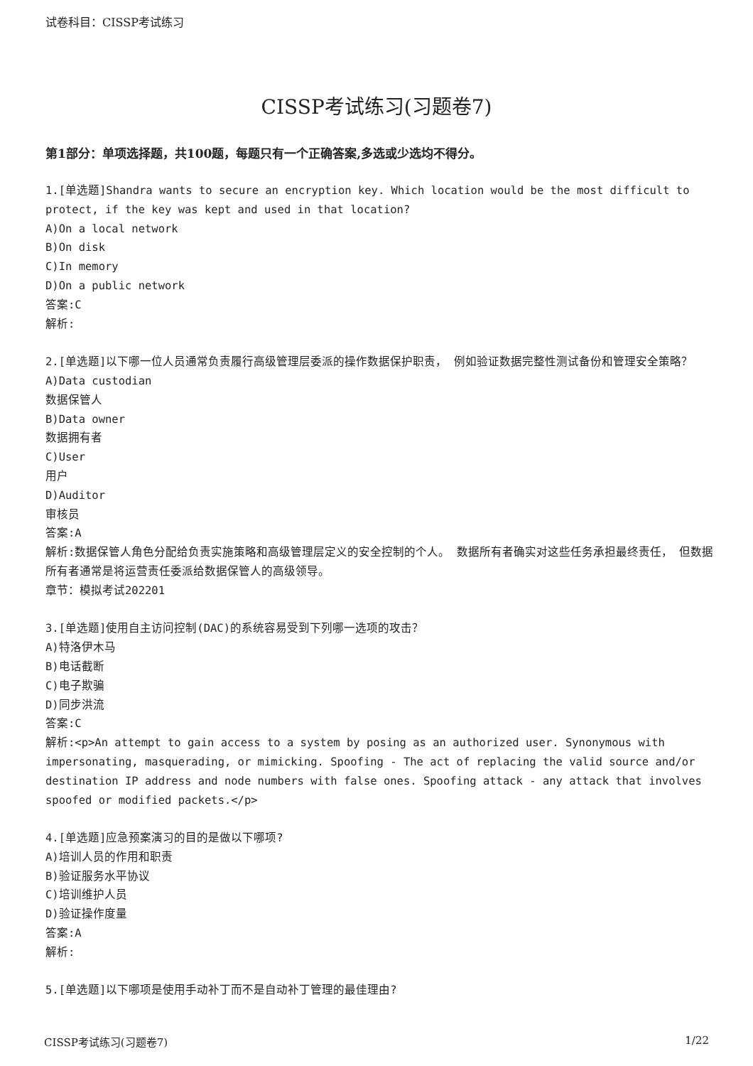试卷科目：CISSP考试练习
CISSP考试练习(习题卷7)
第1部分：单项选择题，共100题，每题只有一个正确答案,多选或少选均不得分。
1.[单选题]Shandra wants to secure an encryption key. Which location would be the most difficult to protect, if the key was kept and used in that location?
A)On a local network
B)On disk
C)In memory
D)On a public network
答案:C
解析:
2.[单选题]以下哪一位人员通常负责履行高级管理层委派的操作数据保护职责， 例如验证数据完整性测试备份和管理安全策略？
A)Data custodian
数据保管人
B)Data owner
数据拥有者
C)User
用户
D)Auditor
审核员
答案:A
解析:数据保管人角色分配给负责实施策略和高级管理层定义的安全控制的个人。 数据所有者确实对这些任务承担最终责任， 但数据所有者通常是将运营责任委派给数据保管人的高级领导。
章节：模拟考试202201
3.[单选题]使用自主访问控制(DAC)的系统容易受到下列哪一选项的攻击？
A)特洛伊木马
B)电话截断
C)电子欺骗
D)同步洪流
答案:C
解析:<p>An attempt to gain access to a system by posing as an authorized user. Synonymous with impersonating, masquerading, or mimicking. Spoofing - The act of replacing the valid source and/or destination IP address and node numbers with false ones. Spoofing attack - any attack that involves spoofed or modified packets.</p>
4.[单选题]应急预案演习的目的是做以下哪项?
A)培训人员的作用和职责
B)验证服务水平协议
C)培训维护人员
D)验证操作度量
答案:A
解析:
5.[单选题]以下哪项是使用手动补丁而不是自动补丁管理的最佳理由?
CISSP考试练习(习题卷7) 1/22